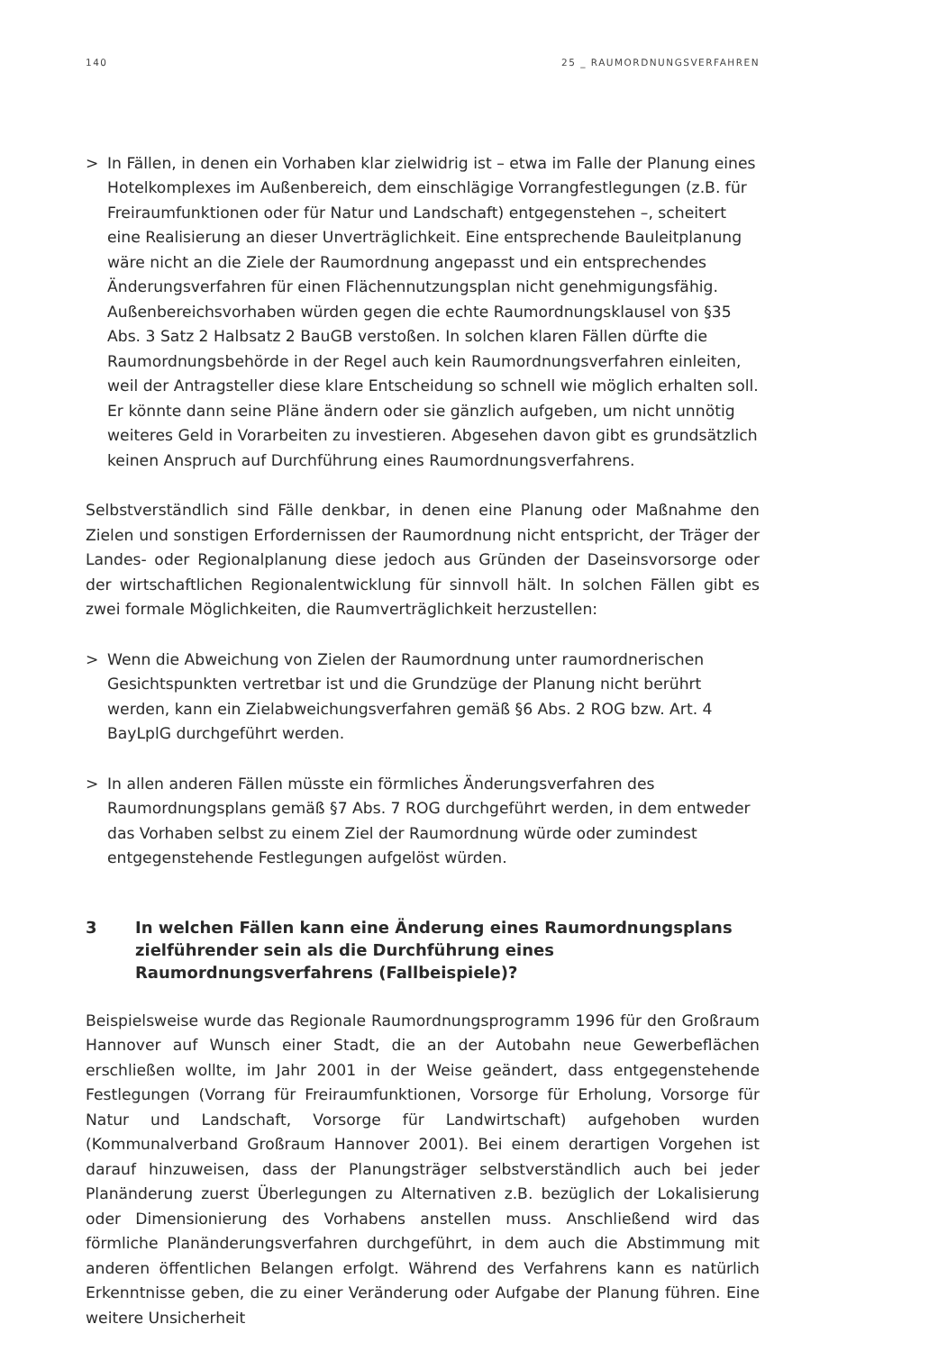140 25 _ RAUMORDNUNGSVERFAHREN
> In Fällen, in denen ein Vorhaben klar zielwidrig ist – etwa im Falle der Planung eines Hotelkomplexes im Außenbereich, dem einschlägige Vorrangfestlegungen (z.B. für Freiraumfunktionen oder für Natur und Landschaft) entgegenstehen –, scheitert eine Realisierung an dieser Unverträglichkeit. Eine entsprechende Bauleitplanung wäre nicht an die Ziele der Raumordnung angepasst und ein entsprechendes Änderungsverfahren für einen Flächennutzungsplan nicht genehmigungsfähig. Außenbereichsvorhaben würden gegen die echte Raumordnungsklausel von §35 Abs. 3 Satz 2 Halbsatz 2 BauGB verstoßen. In solchen klaren Fällen dürfte die Raumordnungsbehörde in der Regel auch kein Raumordnungsverfahren einleiten, weil der Antragsteller diese klare Entscheidung so schnell wie möglich erhalten soll. Er könnte dann seine Pläne ändern oder sie gänzlich aufgeben, um nicht unnötig weiteres Geld in Vorarbeiten zu investieren. Abgesehen davon gibt es grundsätzlich keinen Anspruch auf Durchführung eines Raumordnungsverfahrens.
Selbstverständlich sind Fälle denkbar, in denen eine Planung oder Maßnahme den Zielen und sonstigen Erfordernissen der Raumordnung nicht entspricht, der Träger der Landes- oder Regionalplanung diese jedoch aus Gründen der Daseinsvorsorge oder der wirtschaftlichen Regionalentwicklung für sinnvoll hält. In solchen Fällen gibt es zwei formale Möglichkeiten, die Raumverträglichkeit herzustellen:
> Wenn die Abweichung von Zielen der Raumordnung unter raumordnerischen Gesichtspunkten vertretbar ist und die Grundzüge der Planung nicht berührt werden, kann ein Zielabweichungsverfahren gemäß §6 Abs. 2 ROG bzw. Art. 4 BayLplG durchgeführt werden.
> In allen anderen Fällen müsste ein förmliches Änderungsverfahren des Raumordnungsplans gemäß §7 Abs. 7 ROG durchgeführt werden, in dem entweder das Vorhaben selbst zu einem Ziel der Raumordnung würde oder zumindest entgegenstehende Festlegungen aufgelöst würden.
3 In welchen Fällen kann eine Änderung eines Raumordnungsplans zielführender sein als die Durchführung eines Raumordnungsverfahrens (Fallbeispiele)?
Beispielsweise wurde das Regionale Raumordnungsprogramm 1996 für den Großraum Hannover auf Wunsch einer Stadt, die an der Autobahn neue Gewerbeflächen erschließen wollte, im Jahr 2001 in der Weise geändert, dass entgegenstehende Festlegungen (Vorrang für Freiraumfunktionen, Vorsorge für Erholung, Vorsorge für Natur und Landschaft, Vorsorge für Landwirtschaft) aufgehoben wurden (Kommunalverband Großraum Hannover 2001). Bei einem derartigen Vorgehen ist darauf hinzuweisen, dass der Planungsträger selbstverständlich auch bei jeder Planänderung zuerst Überlegungen zu Alternativen z.B. bezüglich der Lokalisierung oder Dimensionierung des Vorhabens anstellen muss. Anschließend wird das förmliche Planänderungsverfahren durchgeführt, in dem auch die Abstimmung mit anderen öffentlichen Belangen erfolgt. Während des Verfahrens kann es natürlich Erkenntnisse geben, die zu einer Veränderung oder Aufgabe der Planung führen. Eine weitere Unsicherheit